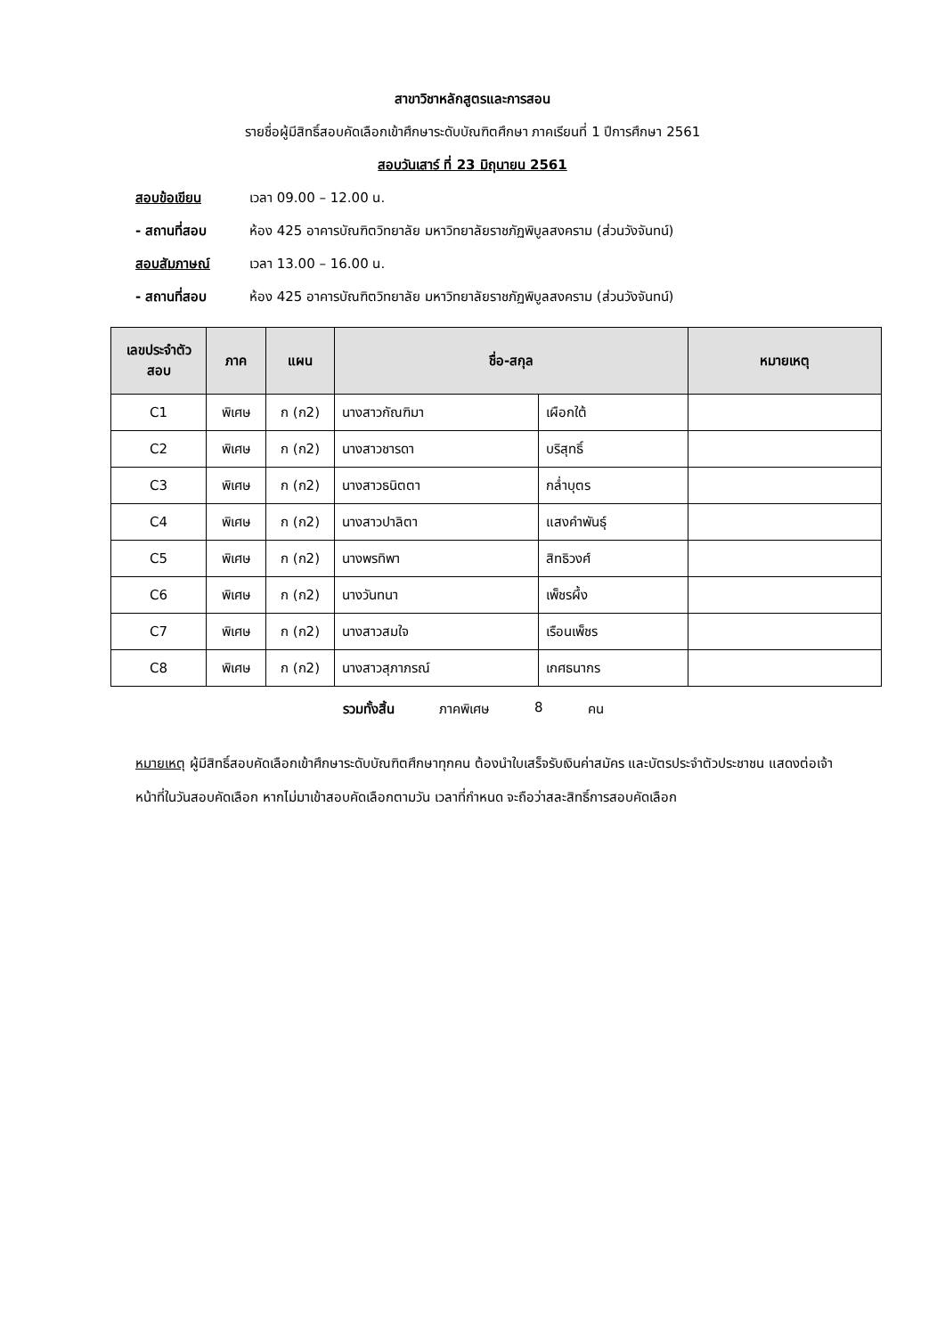สาขาวิชาหลักสูตรและการสอน
รายชื่อผู้มีสิทธิ์สอบคัดเลือกเข้าศึกษาระดับบัณฑิตศึกษา ภาคเรียนที่ 1 ปีการศึกษา 2561
สอบวันเสาร์ ที่ 23 มิถุนายน 2561
สอบข้อเขียน เวลา 09.00 – 12.00 น.
- สถานที่สอบ ห้อง 425 อาคารบัณฑิตวิทยาลัย มหาวิทยาลัยราชภัฏพิบูลสงคราม (ส่วนวังจันทน์)
สอบสัมภาษณ์ เวลา 13.00 – 16.00 น.
- สถานที่สอบ ห้อง 425 อาคารบัณฑิตวิทยาลัย มหาวิทยาลัยราชภัฏพิบูลสงคราม (ส่วนวังจันทน์)
| เลขประจำตัวสอบ | ภาค | แผน | ชื่อ-สกุล | | หมายเหตุ |
| --- | --- | --- | --- | --- | --- |
| C1 | พิเศษ | ก (ก2) | นางสาวกัณฑิมา | เผือกใต้ | |
| C2 | พิเศษ | ก (ก2) | นางสาวชารดา | บริสุทธิ์ | |
| C3 | พิเศษ | ก (ก2) | นางสาวธนิตตา | กล่ำบุตร | |
| C4 | พิเศษ | ก (ก2) | นางสาวปาลิตา | แสงคำพันธุ์ | |
| C5 | พิเศษ | ก (ก2) | นางพรทิพา | สิทธิวงศ์ | |
| C6 | พิเศษ | ก (ก2) | นางวันทนา | เพ็ชรผึ้ง | |
| C7 | พิเศษ | ก (ก2) | นางสาวสมใจ | เรือนเพ็ชร | |
| C8 | พิเศษ | ก (ก2) | นางสาวสุภาภรณ์ | เกศธนากร | |
รวมทั้งสิ้น ภาคพิเศษ 8 คน
หมายเหตุ ผู้มีสิทธิ์สอบคัดเลือกเข้าศึกษาระดับบัณฑิตศึกษาทุกคน ต้องนำใบเสร็จรับเงินค่าสมัคร และบัตรประจำตัวประชาชน แสดงต่อเจ้าหน้าที่ในวันสอบคัดเลือก หากไม่มาเข้าสอบคัดเลือกตามวัน เวลาที่กำหนด จะถือว่าสละสิทธิ์การสอบคัดเลือก